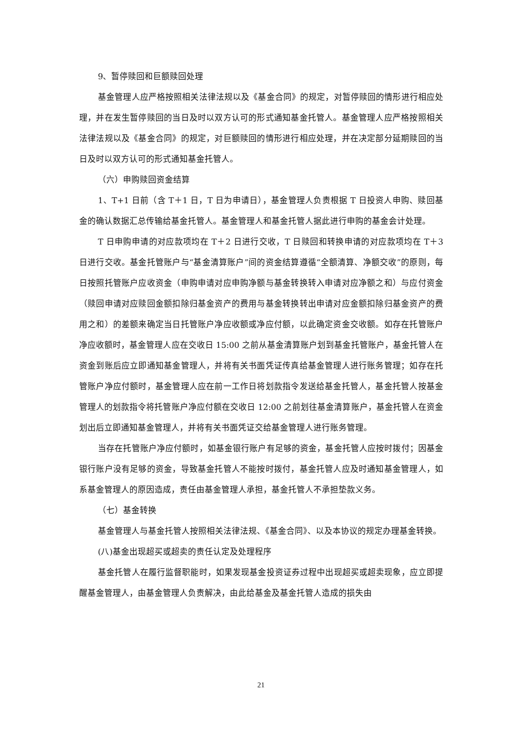9、暂停赎回和巨额赎回处理
基金管理人应严格按照相关法律法规以及《基金合同》的规定，对暂停赎回的情形进行相应处理，并在发生暂停赎回的当日及时以双方认可的形式通知基金托管人。基金管理人应严格按照相关法律法规以及《基金合同》的规定，对巨额赎回的情形进行相应处理，并在决定部分延期赎回的当日及时以双方认可的形式通知基金托管人。
（六）申购赎回资金结算
1、T+1 日前（含 T＋1 日，T 日为申请日），基金管理人负责根据 T 日投资人申购、赎回基金的确认数据汇总传输给基金托管人。基金管理人和基金托管人据此进行申购的基金会计处理。
T 日申购申请的对应款项均在 T＋2 日进行交收，T 日赎回和转换申请的对应款项均在 T＋3 日进行交收。基金托管账户与“基金清算账户”间的资金结算遵循“全额清算、净额交收”的原则，每日按照托管账户应收资金（申购申请对应申购净额与基金转换转入申请对应净额之和）与应付资金（赎回申请对应赎回金额扣除归基金资产的费用与基金转换转出申请对应金额扣除归基金资产的费用之和）的差额来确定当日托管账户净应收额或净应付额，以此确定资金交收额。如存在托管账户净应收额时，基金管理人应在交收日 15:00 之前从基金清算账户划到基金托管账户，基金托管人在资金到账后应立即通知基金管理人，并将有关书面凭证传真给基金管理人进行账务管理；如存在托管账户净应付额时，基金管理人应在前一工作日将划款指令发送给基金托管人，基金托管人按基金管理人的划款指令将托管账户净应付额在交收日 12:00 之前划往基金清算账户，基金托管人在资金划出后立即通知基金管理人，并将有关书面凭证交给基金管理人进行账务管理。
当存在托管账户净应付额时，如基金银行账户有足够的资金，基金托管人应按时拨付；因基金银行账户没有足够的资金，导致基金托管人不能按时拨付，基金托管人应及时通知基金管理人，如系基金管理人的原因造成，责任由基金管理人承担，基金托管人不承担垫款义务。
（七）基金转换
基金管理人与基金托管人按照相关法律法规、《基金合同》、以及本协议的规定办理基金转换。
(八)基金出现超买或超卖的责任认定及处理程序
基金托管人在履行监督职能时，如果发现基金投资证券过程中出现超买或超卖现象，应立即提醒基金管理人，由基金管理人负责解决，由此给基金及基金托管人造成的损失由
21